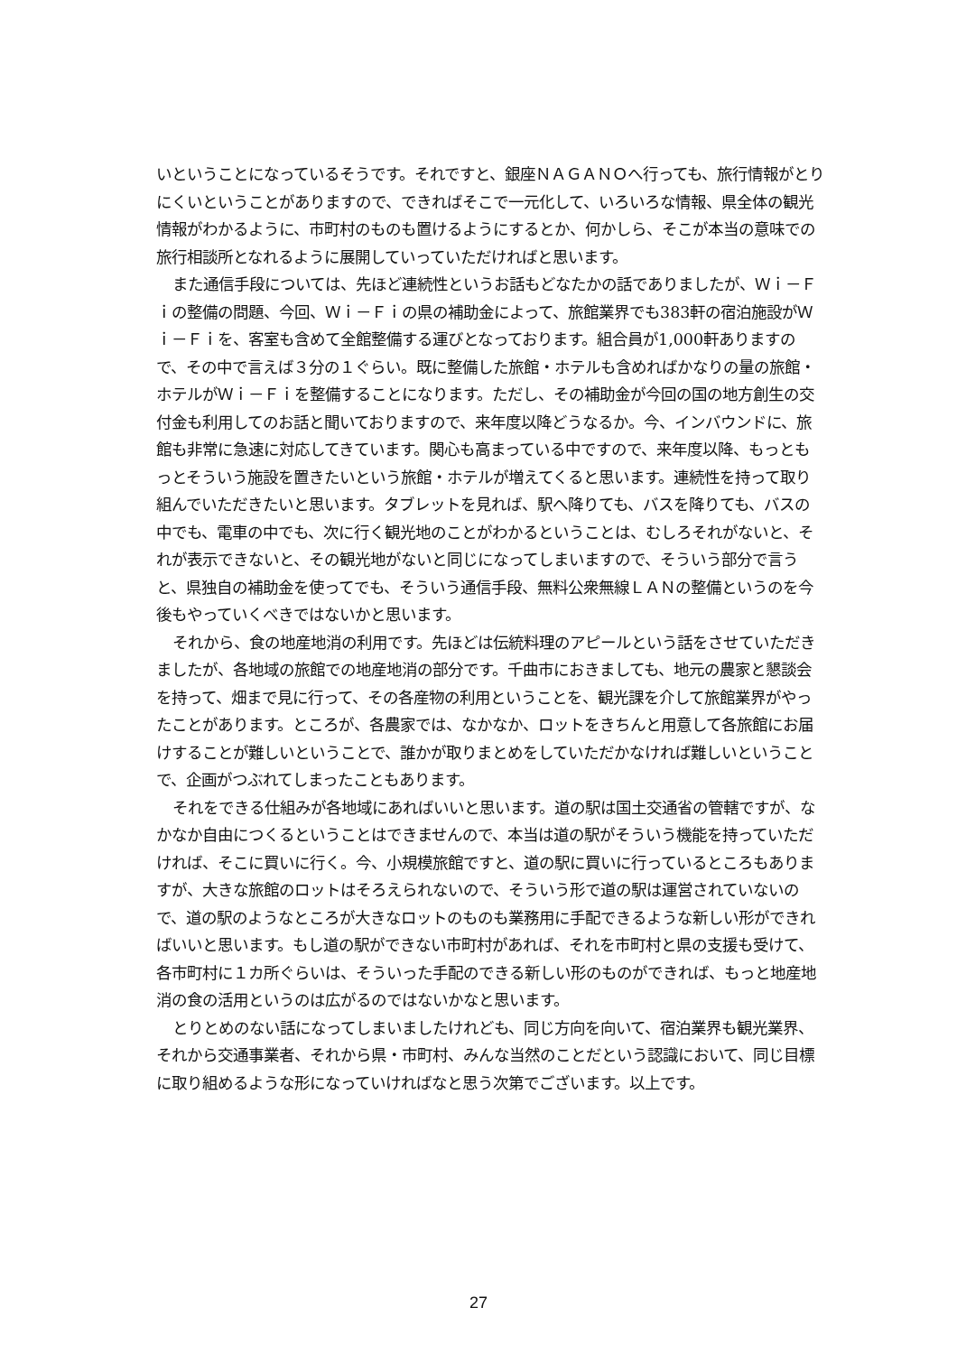いということになっているそうです。それですと、銀座ＮＡＧＡＮＯへ行っても、旅行情報がとりにくいということがありますので、できればそこで一元化して、いろいろな情報、県全体の観光情報がわかるように、市町村のものも置けるようにするとか、何かしら、そこが本当の意味での旅行相談所となれるように展開していっていただければと思います。
また通信手段については、先ほど連続性というお話もどなたかの話でありましたが、Ｗｉ－Ｆｉの整備の問題、今回、Ｗｉ－Ｆｉの県の補助金によって、旅館業界でも383軒の宿泊施設がＷｉ－Ｆｉを、客室も含めて全館整備する運びとなっております。組合員が1,000軒ありますので、その中で言えば３分の１ぐらい。既に整備した旅館・ホテルも含めればかなりの量の旅館・ホテルがＷｉ－Ｆｉを整備することになります。ただし、その補助金が今回の国の地方創生の交付金も利用してのお話と聞いておりますので、来年度以降どうなるか。今、インバウンドに、旅館も非常に急速に対応してきています。関心も高まっている中ですので、来年度以降、もっともっとそういう施設を置きたいという旅館・ホテルが増えてくると思います。連続性を持って取り組んでいただきたいと思います。タブレットを見れば、駅へ降りても、バスを降りても、バスの中でも、電車の中でも、次に行く観光地のことがわかるということは、むしろそれがないと、それが表示できないと、その観光地がないと同じになってしまいますので、そういう部分で言うと、県独自の補助金を使ってでも、そういう通信手段、無料公衆無線ＬＡＮの整備というのを今後もやっていくべきではないかと思います。
それから、食の地産地消の利用です。先ほどは伝統料理のアピールという話をさせていただきましたが、各地域の旅館での地産地消の部分です。千曲市におきましても、地元の農家と懇談会を持って、畑まで見に行って、その各産物の利用ということを、観光課を介して旅館業界がやったことがあります。ところが、各農家では、なかなか、ロットをきちんと用意して各旅館にお届けすることが難しいということで、誰かが取りまとめをしていただかなければ難しいということで、企画がつぶれてしまったこともあります。
それをできる仕組みが各地域にあればいいと思います。道の駅は国土交通省の管轄ですが、なかなか自由につくるということはできませんので、本当は道の駅がそういう機能を持っていただければ、そこに買いに行く。今、小規模旅館ですと、道の駅に買いに行っているところもありますが、大きな旅館のロットはそろえられないので、そういう形で道の駅は運営されていないので、道の駅のようなところが大きなロットのものも業務用に手配できるような新しい形ができればいいと思います。もし道の駅ができない市町村があれば、それを市町村と県の支援も受けて、各市町村に１カ所ぐらいは、そういった手配のできる新しい形のものができれば、もっと地産地消の食の活用というのは広がるのではないかなと思います。
とりとめのない話になってしまいましたけれども、同じ方向を向いて、宿泊業界も観光業界、それから交通事業者、それから県・市町村、みんな当然のことだという認識において、同じ目標に取り組めるような形になっていければなと思う次第でございます。以上です。
27